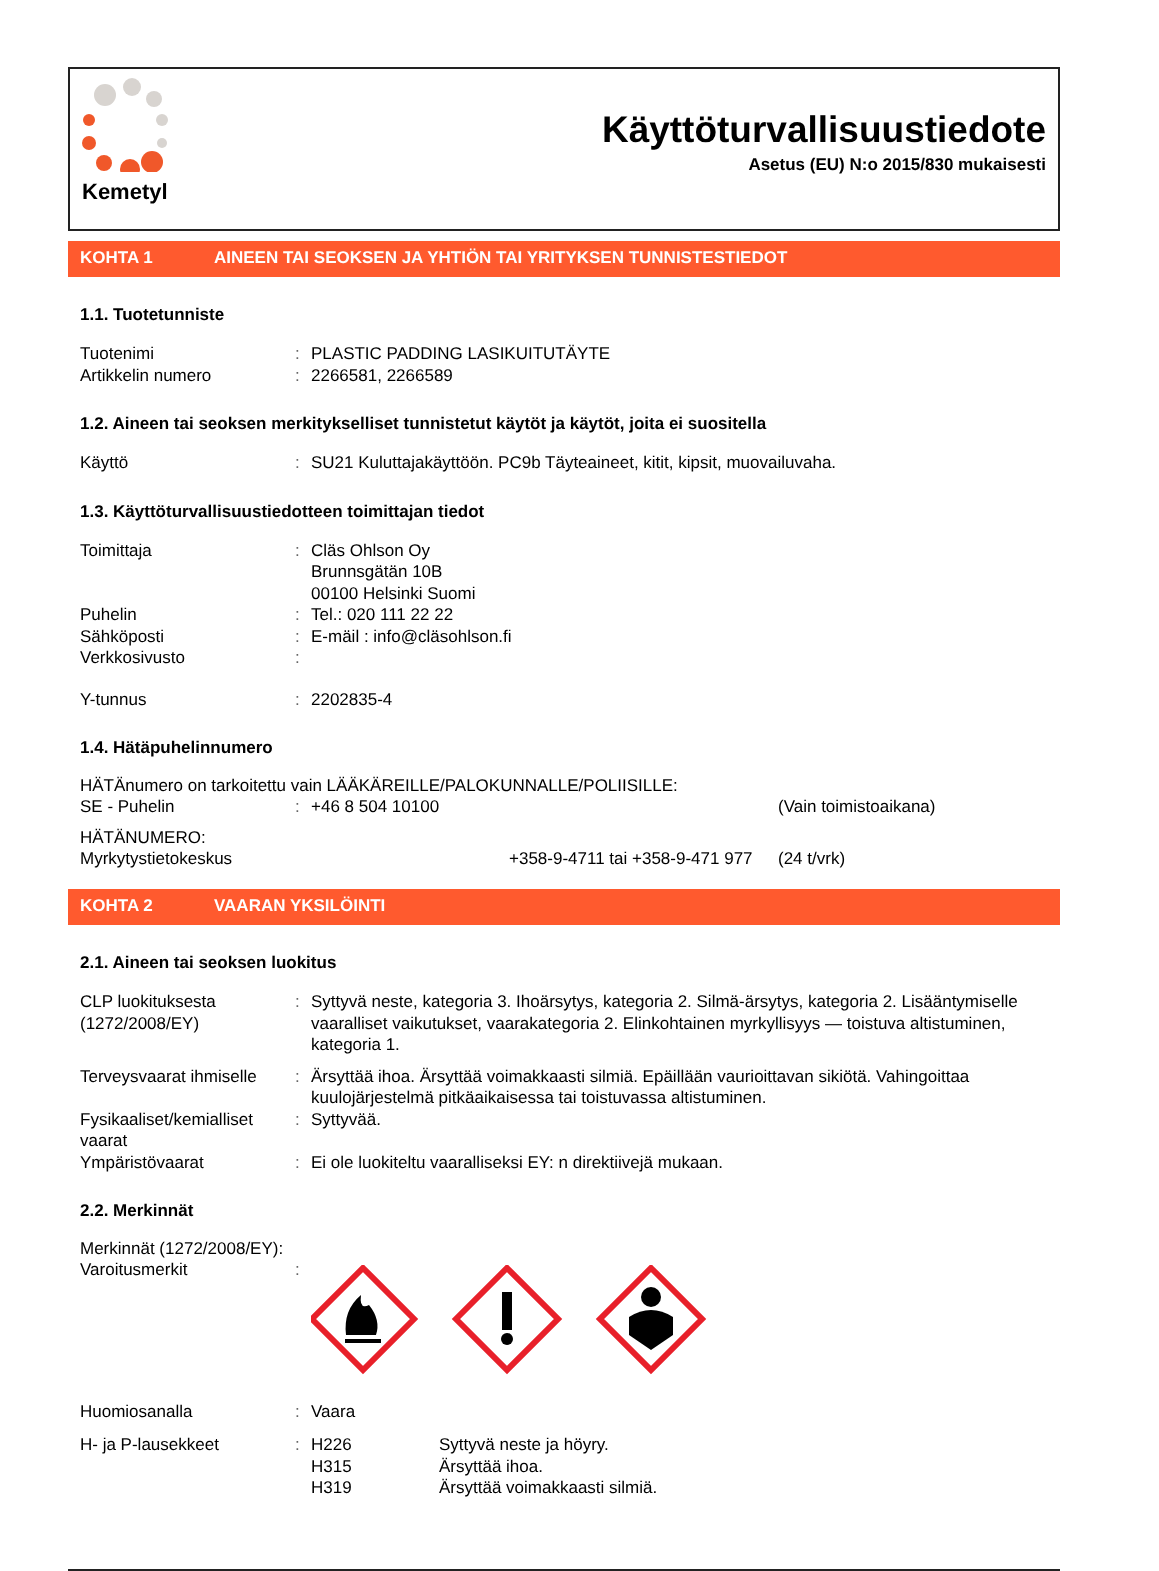Kemetyl
Käyttöturvallisuustiedote
Asetus (EU) N:o 2015/830 mukaisesti
KOHTA 1 AINEEN TAI SEOKSEN JA YHTIÖN TAI YRITYKSEN TUNNISTESTIEDOT
1.1. Tuotetunniste
Tuotenimi : PLASTIC PADDING LASIKUITUTÄYTE
Artikkelin numero : 2266581, 2266589
1.2. Aineen tai seoksen merkitykselliset tunnistetut käytöt ja käytöt, joita ei suositella
Käyttö : SU21 Kuluttajakäyttöön. PC9b Täyteaineet, kitit, kipsit, muovailuvaha.
1.3. Käyttöturvallisuustiedotteen toimittajan tiedot
Toimittaja : Cläs Ohlson Oy
Brunnsgätän 10B
00100 Helsinki Suomi
Puhelin : Tel.: 020 111 22 22
Sähköposti : E-mäil : info@cläsohlson.fi
Verkkosivusto :
Y-tunnus : 2202835-4
1.4. Hätäpuhelinnumero
HÄTÄnumero on tarkoitettu vain LÄÄKÄREILLE/PALOKUNNALLE/POLIISILLE:
SE - Puhelin : +46 8 504 10100 (Vain toimistoaikana)
HÄTÄNUMERO:
Myrkytystietokeskus +358-9-4711 tai +358-9-471 977
(24 t/vrk)
KOHTA 2 VAARAN YKSILÖINTI
2.1. Aineen tai seoksen luokitus
CLP luokituksesta (1272/2008/EY)
: Syttyvä neste, kategoria 3. Ihoärsytys, kategoria 2. Silmä-ärsytys, kategoria 2. Lisääntymiselle vaaralliset vaikutukset, vaarakategoria 2. Elinkohtainen myrkyllisyys — toistuva altistuminen, kategoria 1.
Terveysvaarat ihmiselle
: Ärsyttää ihoa. Ärsyttää voimakkaasti silmiä. Epäillään vaurioittavan sikiötä. Vahingoittaa kuulojärjestelmä pitkäaikaisessa tai toistuvassa altistuminen.
Fysikaaliset/kemialliset vaarat
: Syttyvää.
Ympäristövaarat : Ei ole luokiteltu vaaralliseksi EY: n direktiivejä mukaan.
2.2. Merkinnät
Merkinnät (1272/2008/EY):
Varoitusmerkit :
Huomiosanalla : Vaara
H- ja P-lausekkeet : H226
H315
H319
Syttyvä neste ja höyry.
Ärsyttää ihoa.
Ärsyttää voimakkaasti silmiä.